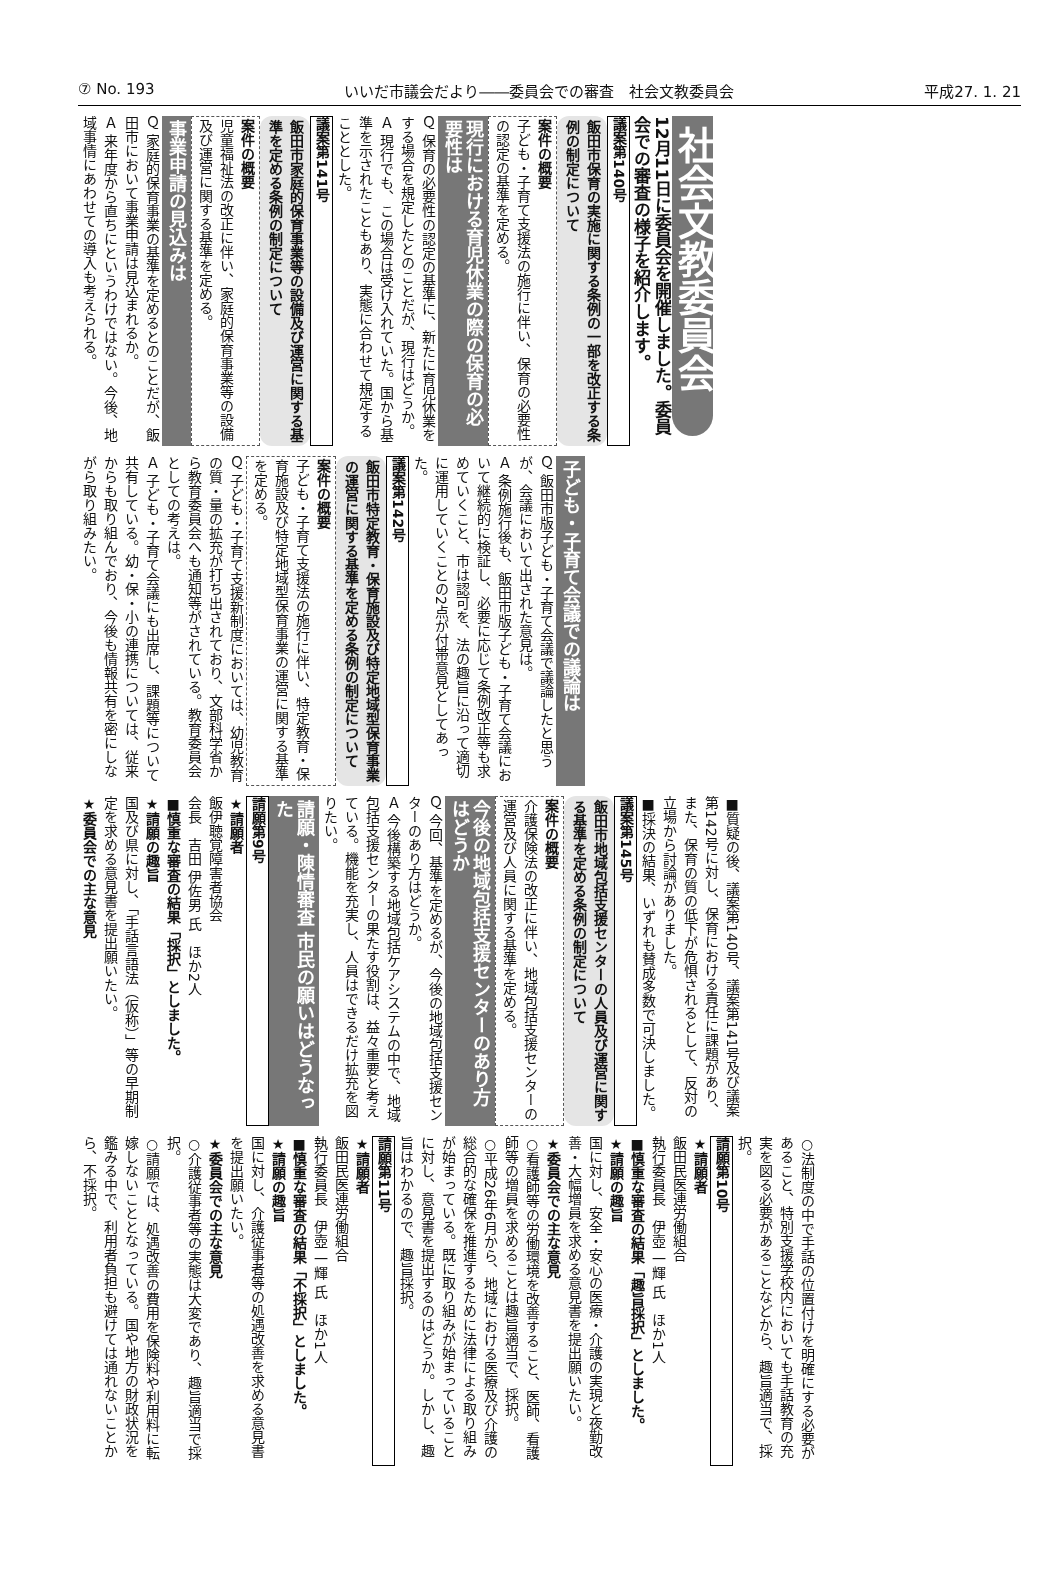⑦ No. 193 いいだ市議会だより――委員会での審査　社会文教委員会 平成27. 1. 21
社会文教委員会
12月11日に委員会を開催しました。委員会での審査の様子を紹介します。
議案第140号
飯田市保育の実施に関する条例の一部を改正する条例の制定について
案件の概要
子ども・子育て支援法の施行に伴い、保育の必要性の認定の基準を定める。
現行における育児休業の際の保育の必要性は
Ｑ 保育の必要性の認定の基準に、新たに育児休業をする場合を規定したとのことだが、現行はどうか。
Ａ 現行でも、この場合は受け入れていた。国から基準を示されたこともあり、実態に合わせて規定することとした。
議案第141号
飯田市家庭的保育事業等の設備及び運営に関する基準を定める条例の制定について
案件の概要
児童福祉法の改正に伴い、家庭的保育事業等の設備及び運営に関する基準を定める。
事業申請の見込みは
Ｑ 家庭的保育事業の基準を定めるとのことだが、飯田市において事業申請は見込まれるか。
Ａ 来年度から直ちにというわけではない。今後、地域事情にあわせての導入も考えられる。
子ども・子育て会議での議論は
Ｑ 飯田市版子ども・子育て会議で議論したと思うが、会議において出された意見は。
Ａ 条例施行後も、飯田市版子ども・子育て会議において継続的に検証し、必要に応じて条例改正等も求めていくこと、市は認可を、法の趣旨に沿って適切に運用していくことの2点が付帯意見としてあった。
議案第142号
飯田市特定教育・保育施設及び特定地域型保育事業の運営に関する基準を定める条例の制定について
案件の概要
子ども・子育て支援法の施行に伴い、特定教育・保育施設及び特定地域型保育事業の運営に関する基準を定める。
Ｑ 子ども・子育て支援新制度においては、幼児教育の質・量の拡充が打ち出されており、文部科学省から教育委員会へも通知等がされている。教育委員会としての考えは。
Ａ 子ども・子育て会議にも出席し、課題等について共有している。幼・保・小の連携については、従来からも取り組んでおり、今後も情報共有を密にしながら取り組みたい。
■質疑の後、議案第140号、議案第141号及び議案第142号に対し、保育における責任に課題があり、また、保育の質の低下が危惧されるとして、反対の立場から討論がありました。
■採決の結果、いずれも賛成多数で可決しました。
議案第145号
飯田市地域包括支援センターの人員及び運営に関する基準を定める条例の制定について
案件の概要
介護保険法の改正に伴い、地域包括支援センターの運営及び人員に関する基準を定める。
今後の地域包括支援センターのあり方はどうか
Ｑ 今回、基準を定めるが、今後の地域包括支援センターのあり方はどうか。
Ａ 今後構築する地域包括ケアシステムの中で、地域包括支援センターの果たす役割は、益々重要と考えている。機能を充実し、人員はできるだけ拡充を図りたい。
請願・陳情審査 市民の願いはどうなった
請願第9号
★請願者
飯伊聴覚障害者協会
会長　吉田 伊佐男 氏　ほか2人
■慎重な審査の結果「採択」としました。
★請願の趣旨
国及び県に対し、「手話言語法（仮称）」等の早期制定を求める意見書を提出願いたい。
★委員会での主な意見
○法制度の中で手話の位置付けを明確にする必要があること、特別支援学校内においても手話教育の充実を図る必要があることなどから、趣旨適当で、採択。
請願第10号
★請願者
飯田民医連労働組合
執行委員長　伊壺 一輝 氏　ほか1人
■慎重な審査の結果「趣旨採択」としました。
★請願の趣旨
国に対し、安全・安心の医療・介護の実現と夜勤改善・大幅増員を求める意見書を提出願いたい。
★委員会での主な意見
○看護師等の労働環境を改善すること、医師、看護師等の増員を求めることは趣旨適当で、採択。
○平成26年6月から、地域における医療及び介護の総合的な確保を推進するために法律による取り組みが始まっている。既に取り組みが始まっていることに対し、意見書を提出するのはどうか。しかし、趣旨はわかるので、趣旨採択。
請願第11号
★請願者
飯田民医連労働組合
執行委員長　伊壺 一輝 氏　ほか1人
■慎重な審査の結果「不採択」としました。
★請願の趣旨
国に対し、介護従事者等の処遇改善を求める意見書を提出願いたい。
★委員会での主な意見
○介護従事者等の実態は大変であり、趣旨適当で採択。
○請願では、処遇改善の費用を保険料や利用料に転嫁しないこととなっている。国や地方の財政状況を鑑みる中で、利用者負担も避けては通れないことから、不採択。